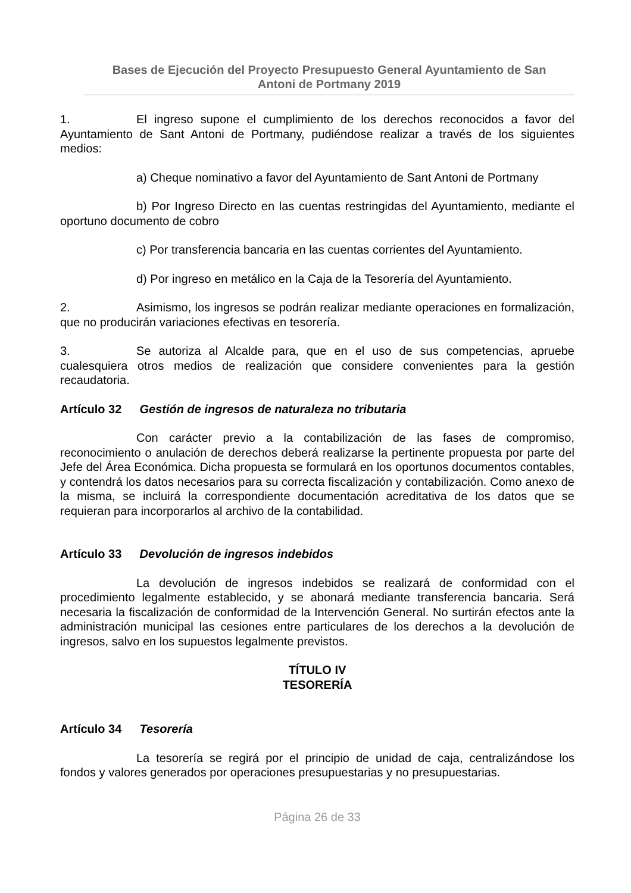Bases de Ejecución del Proyecto Presupuesto General Ayuntamiento de San
Antoni de Portmany 2019
1. El ingreso supone el cumplimiento de los derechos reconocidos a favor del Ayuntamiento de Sant Antoni de Portmany, pudiéndose realizar a través de los siguientes medios:
a) Cheque nominativo a favor del Ayuntamiento de Sant Antoni de Portmany
b) Por Ingreso Directo en las cuentas restringidas del Ayuntamiento, mediante el oportuno documento de cobro
c) Por transferencia bancaria en las cuentas corrientes del Ayuntamiento.
d) Por ingreso en metálico en la Caja de la Tesorería del Ayuntamiento.
2. Asimismo, los ingresos se podrán realizar mediante operaciones en formalización, que no producirán variaciones efectivas en tesorería.
3. Se autoriza al Alcalde para, que en el uso de sus competencias, apruebe cualesquiera otros medios de realización que considere convenientes para la gestión recaudatoria.
Artículo 32 Gestión de ingresos de naturaleza no tributaria
Con carácter previo a la contabilización de las fases de compromiso, reconocimiento o anulación de derechos deberá realizarse la pertinente propuesta por parte del Jefe del Área Económica. Dicha propuesta se formulará en los oportunos documentos contables, y contendrá los datos necesarios para su correcta fiscalización y contabilización. Como anexo de la misma, se incluirá la correspondiente documentación acreditativa de los datos que se requieran para incorporarlos al archivo de la contabilidad.
Artículo 33 Devolución de ingresos indebidos
La devolución de ingresos indebidos se realizará de conformidad con el procedimiento legalmente establecido, y se abonará mediante transferencia bancaria. Será necesaria la fiscalización de conformidad de la Intervención General. No surtirán efectos ante la administración municipal las cesiones entre particulares de los derechos a la devolución de ingresos, salvo en los supuestos legalmente previstos.
TÍTULO IV
TESORERÍA
Artículo 34 Tesorería
La tesorería se regirá por el principio de unidad de caja, centralizándose los fondos y valores generados por operaciones presupuestarias y no presupuestarias.
Página 26 de 33